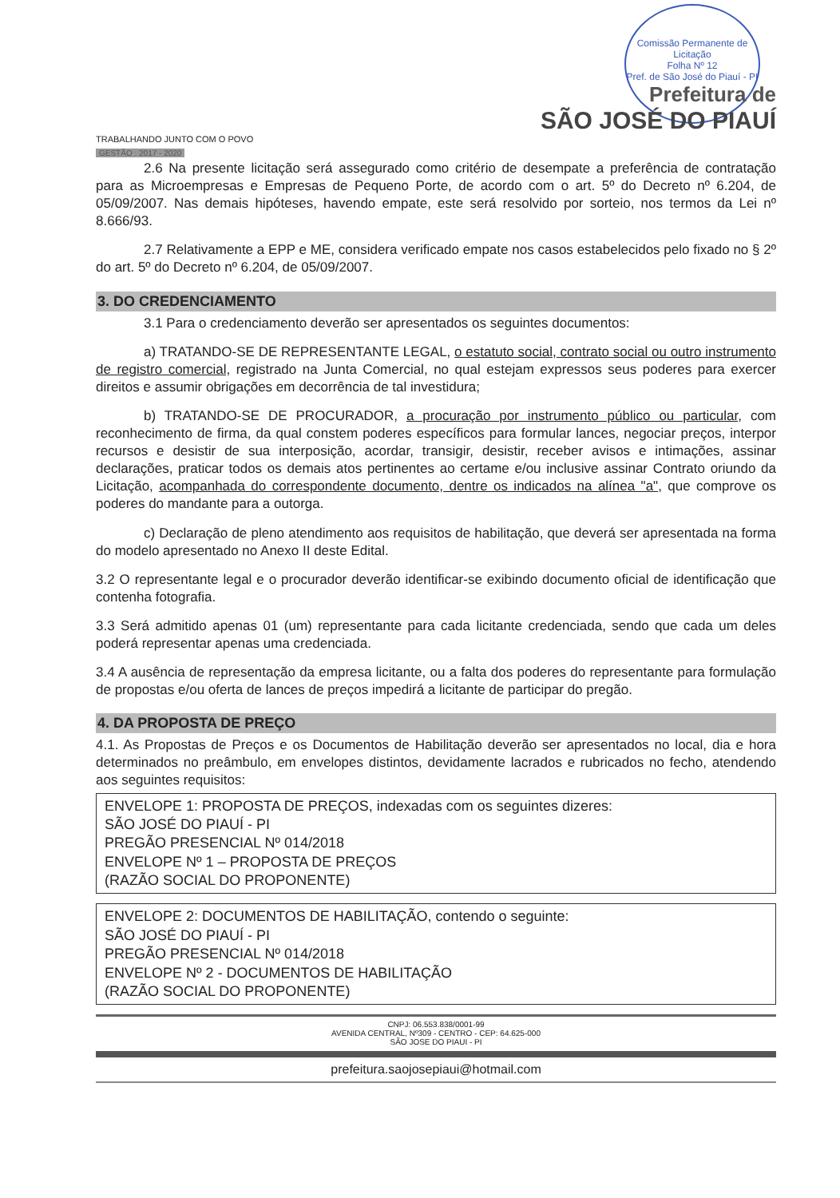Comissão Permanente de Licitação
Folha Nº 12
Pref. de São José do Piauí - PI
Prefeitura de
SÃO JOSÉ DO PIAUÍ
TRABALHANDO JUNTO COM O POVO
GESTÃO : 2017 - 2020
2.6 Na presente licitação será assegurado como critério de desempate a preferência de contratação para as Microempresas e Empresas de Pequeno Porte, de acordo com o art. 5º do Decreto nº 6.204, de 05/09/2007. Nas demais hipóteses, havendo empate, este será resolvido por sorteio, nos termos da Lei nº 8.666/93.
2.7 Relativamente a EPP e ME, considera verificado empate nos casos estabelecidos pelo fixado no § 2º do art. 5º do Decreto nº 6.204, de 05/09/2007.
3. DO CREDENCIAMENTO
3.1 Para o credenciamento deverão ser apresentados os seguintes documentos:
a) TRATANDO-SE DE REPRESENTANTE LEGAL, o estatuto social, contrato social ou outro instrumento de registro comercial, registrado na Junta Comercial, no qual estejam expressos seus poderes para exercer direitos e assumir obrigações em decorrência de tal investidura;
b) TRATANDO-SE DE PROCURADOR, a procuração por instrumento público ou particular, com reconhecimento de firma, da qual constem poderes específicos para formular lances, negociar preços, interpor recursos e desistir de sua interposição, acordar, transigir, desistir, receber avisos e intimações, assinar declarações, praticar todos os demais atos pertinentes ao certame e/ou inclusive assinar Contrato oriundo da Licitação, acompanhada do correspondente documento, dentre os indicados na alínea "a", que comprove os poderes do mandante para a outorga.
c) Declaração de pleno atendimento aos requisitos de habilitação, que deverá ser apresentada na forma do modelo apresentado no Anexo II deste Edital.
3.2 O representante legal e o procurador deverão identificar-se exibindo documento oficial de identificação que contenha fotografia.
3.3 Será admitido apenas 01 (um) representante para cada licitante credenciada, sendo que cada um deles poderá representar apenas uma credenciada.
3.4 A ausência de representação da empresa licitante, ou a falta dos poderes do representante para formulação de propostas e/ou oferta de lances de preços impedirá a licitante de participar do pregão.
4. DA PROPOSTA DE PREÇO
4.1. As Propostas de Preços e os Documentos de Habilitação deverão ser apresentados no local, dia e hora determinados no preâmbulo, em envelopes distintos, devidamente lacrados e rubricados no fecho, atendendo aos seguintes requisitos:
ENVELOPE 1: PROPOSTA DE PREÇOS, indexadas com os seguintes dizeres:
SÃO JOSÉ DO PIAUÍ - PI
PREGÃO PRESENCIAL Nº 014/2018
ENVELOPE Nº 1 – PROPOSTA DE PREÇOS
(RAZÃO SOCIAL DO PROPONENTE)
ENVELOPE 2: DOCUMENTOS DE HABILITAÇÃO, contendo o seguinte:
SÃO JOSÉ DO PIAUÍ - PI
PREGÃO PRESENCIAL Nº 014/2018
ENVELOPE Nº 2 - DOCUMENTOS DE HABILITAÇÃO
(RAZÃO SOCIAL DO PROPONENTE)
CNPJ: 06.553.838/0001-99
AVENIDA CENTRAL, Nº309 - CENTRO - CEP: 64.625-000
SÃO JOSE DO PIAUI - PI
prefeitura.saojosepiaui@hotmail.com